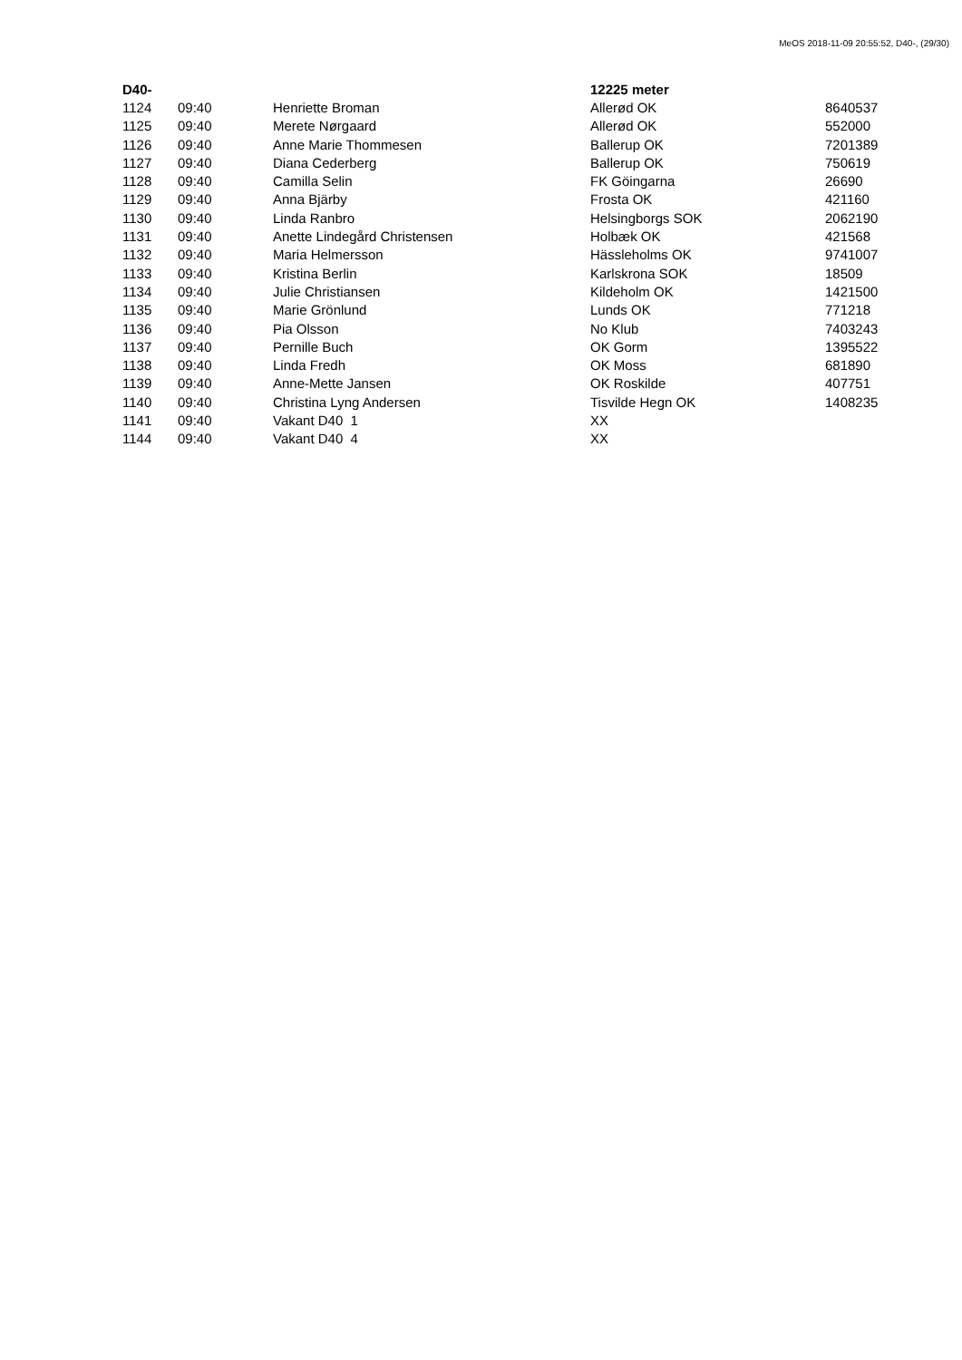MeOS 2018-11-09 20:55:52, D40-, (29/30)
| D40- | | | 12225 meter | |
| --- | --- | --- | --- | --- |
| 1124 | 09:40 | Henriette Broman | Allerød OK | 8640537 |
| 1125 | 09:40 | Merete Nørgaard | Allerød OK | 552000 |
| 1126 | 09:40 | Anne Marie Thommesen | Ballerup OK | 7201389 |
| 1127 | 09:40 | Diana Cederberg | Ballerup OK | 750619 |
| 1128 | 09:40 | Camilla Selin | FK Göingarna | 26690 |
| 1129 | 09:40 | Anna Bjärby | Frosta OK | 421160 |
| 1130 | 09:40 | Linda Ranbro | Helsingborgs SOK | 2062190 |
| 1131 | 09:40 | Anette Lindegård Christensen | Holbæk OK | 421568 |
| 1132 | 09:40 | Maria Helmersson | Hässleholms OK | 9741007 |
| 1133 | 09:40 | Kristina Berlin | Karlskrona SOK | 18509 |
| 1134 | 09:40 | Julie Christiansen | Kildeholm OK | 1421500 |
| 1135 | 09:40 | Marie Grönlund | Lunds OK | 771218 |
| 1136 | 09:40 | Pia Olsson | No Klub | 7403243 |
| 1137 | 09:40 | Pernille Buch | OK Gorm | 1395522 |
| 1138 | 09:40 | Linda Fredh | OK Moss | 681890 |
| 1139 | 09:40 | Anne-Mette Jansen | OK Roskilde | 407751 |
| 1140 | 09:40 | Christina Lyng Andersen | Tisvilde Hegn OK | 1408235 |
| 1141 | 09:40 | Vakant D40 1 | XX | |
| 1144 | 09:40 | Vakant D40 4 | XX | |